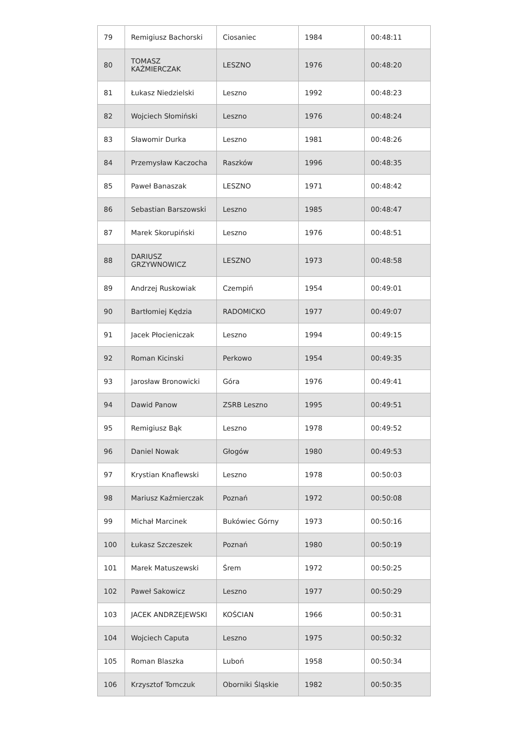| 79 | Remigiusz Bachorski | Ciosaniec | 1984 | 00:48:11 |
| 80 | TOMASZ KAŹMIERCZAK | LESZNO | 1976 | 00:48:20 |
| 81 | Łukasz Niedzielski | Leszno | 1992 | 00:48:23 |
| 82 | Wojciech Słomiński | Leszno | 1976 | 00:48:24 |
| 83 | Sławomir Durka | Leszno | 1981 | 00:48:26 |
| 84 | Przemysław Kaczocha | Raszków | 1996 | 00:48:35 |
| 85 | Paweł Banaszak | LESZNO | 1971 | 00:48:42 |
| 86 | Sebastian Barszowski | Leszno | 1985 | 00:48:47 |
| 87 | Marek Skorupiński | Leszno | 1976 | 00:48:51 |
| 88 | DARIUSZ GRZYWNOWICZ | LESZNO | 1973 | 00:48:58 |
| 89 | Andrzej Ruskowiak | Czempiń | 1954 | 00:49:01 |
| 90 | Bartłomiej Kędzia | RADOMICKO | 1977 | 00:49:07 |
| 91 | Jacek Płocieniczak | Leszno | 1994 | 00:49:15 |
| 92 | Roman Kicinski | Perkowo | 1954 | 00:49:35 |
| 93 | Jarosław Bronowicki | Góra | 1976 | 00:49:41 |
| 94 | Dawid Panow | ZSRB Leszno | 1995 | 00:49:51 |
| 95 | Remigiusz Bąk | Leszno | 1978 | 00:49:52 |
| 96 | Daniel Nowak | Głogów | 1980 | 00:49:53 |
| 97 | Krystian Knaflewski | Leszno | 1978 | 00:50:03 |
| 98 | Mariusz Kaźmierczak | Poznań | 1972 | 00:50:08 |
| 99 | Michał Marcinek | Bukówiec Górny | 1973 | 00:50:16 |
| 100 | Łukasz Szczeszek | Poznań | 1980 | 00:50:19 |
| 101 | Marek Matuszewski | Śrem | 1972 | 00:50:25 |
| 102 | Paweł Sakowicz | Leszno | 1977 | 00:50:29 |
| 103 | JACEK ANDRZEJEWSKI | KOŚCIAN | 1966 | 00:50:31 |
| 104 | Wojciech Caputa | Leszno | 1975 | 00:50:32 |
| 105 | Roman Blaszka | Luboń | 1958 | 00:50:34 |
| 106 | Krzysztof Tomczuk | Oborniki Śląskie | 1982 | 00:50:35 |